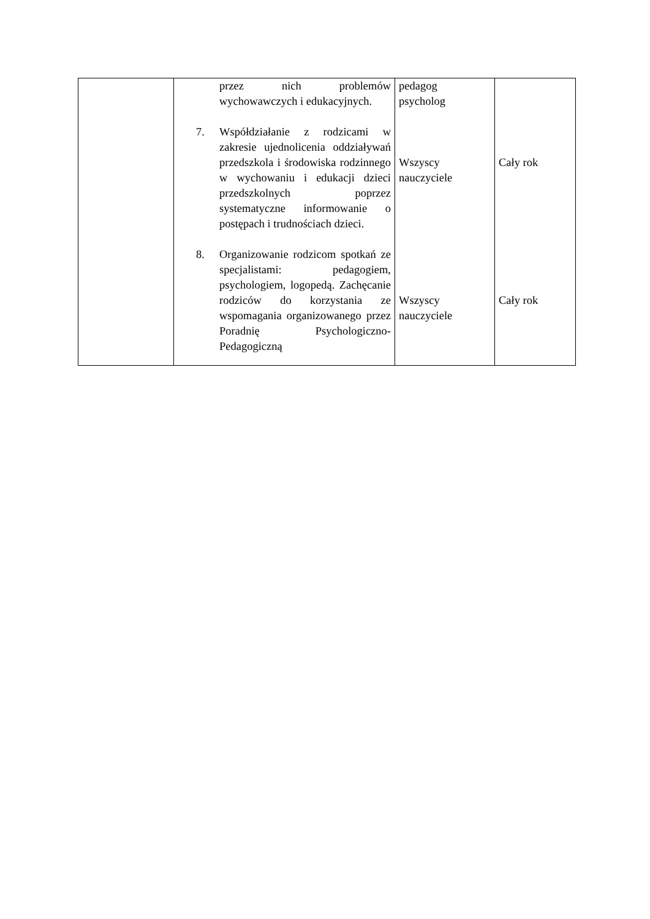| | przez nich problemów wychowawczych i edukacyjnych. 7. Współdziałanie z rodzicami w zakresie ujednolicenia oddziaływań przedszkola i środowiska rodzinnego w wychowaniu i edukacji dzieci przedszkolnych poprzez systematyczne informowanie o postępach i trudnościach dzieci. 8. Organizowanie rodzicom spotkań ze specjalistami: pedagogiem, psychologiem, logopedą. Zachęcanie rodziców do korzystania ze wspomagania organizowanego przez Poradnię Psychologiczno-Pedagogiczną | pedagog psycholog Wszyscy nauczyciele Wszyscy nauczyciele | Cały rok Cały rok |